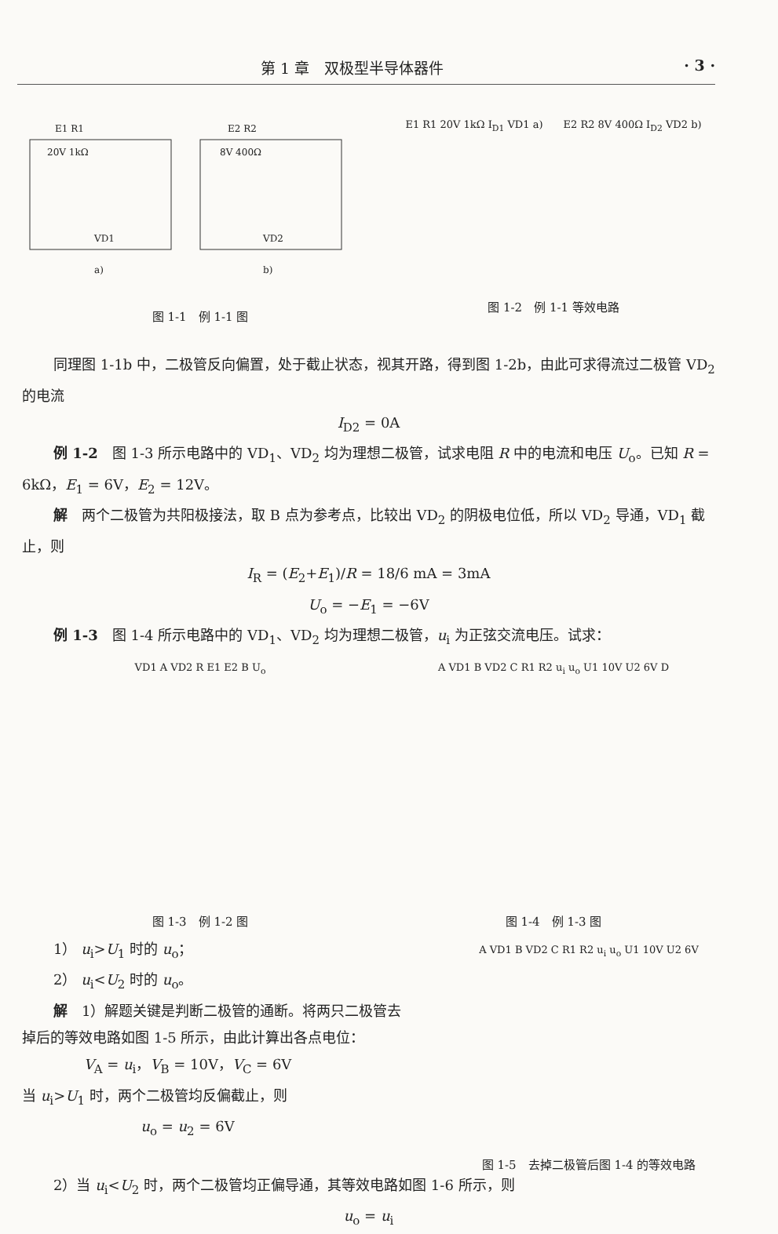第 1 章　双极型半导体器件 · 3 ·
E1 R1
20V 1kΩ
VD1
a)
E2 R2
8V 400Ω
VD2
b)
图 1-1　例 1-1 图
E1 R1 20V 1kΩ I<sub>D1</sub> VD1 a)　　E2 R2 8V 400Ω I<sub>D2</sub> VD2 b)
图 1-2　例 1-1 等效电路
同理图 1-1b 中，二极管反向偏置，处于截止状态，视其开路，得到图 1-2b，由此可求得流过二极管 VD<sub>2</sub> 的电流
I<sub>D2</sub> = 0A
例 1-2　图 1-3 所示电路中的 VD<sub>1</sub>、VD<sub>2</sub> 均为理想二极管，试求电阻 R 中的电流和电压 U<sub>o</sub>。已知 R = 6kΩ，E<sub>1</sub> = 6V，E<sub>2</sub> = 12V。
解　两个二极管为共阳极接法，取 B 点为参考点，比较出 VD<sub>2</sub> 的阴极电位低，所以 VD<sub>2</sub> 导通，VD<sub>1</sub> 截止，则
I<sub>R</sub> = (E<sub>2</sub>+E<sub>1</sub>)/R = 18/6 mA = 3mA
U<sub>o</sub> = −E<sub>1</sub> = −6V
例 1-3　图 1-4 所示电路中的 VD<sub>1</sub>、VD<sub>2</sub> 均为理想二极管，u<sub>i</sub> 为正弦交流电压。试求：
VD1 A VD2 R E1 E2 B U<sub>o</sub>
图 1-3　例 1-2 图
A VD1 B VD2 C R1 R2 u<sub>i</sub> u<sub>o</sub> U1 10V U2 6V D
图 1-4　例 1-3 图
1） u<sub>i</sub>>U<sub>1</sub> 时的 u<sub>o</sub>；
2） u<sub>i</sub><U<sub>2</sub> 时的 u<sub>o</sub>。
解　1）解题关键是判断二极管的通断。将两只二极管去掉后的等效电路如图 1-5 所示，由此计算出各点电位：
V<sub>A</sub> = u<sub>i</sub>，V<sub>B</sub> = 10V，V<sub>C</sub> = 6V
当 u<sub>i</sub>>U<sub>1</sub> 时，两个二极管均反偏截止，则
u<sub>o</sub> = u<sub>2</sub> = 6V
A VD1 B VD2 C R1 R2 u<sub>i</sub> u<sub>o</sub> U1 10V U2 6V
图 1-5　去掉二极管后图 1-4 的等效电路
2）当 u<sub>i</sub><U<sub>2</sub> 时，两个二极管均正偏导通，其等效电路如图 1-6 所示，则
u<sub>o</sub> = u<sub>i</sub>